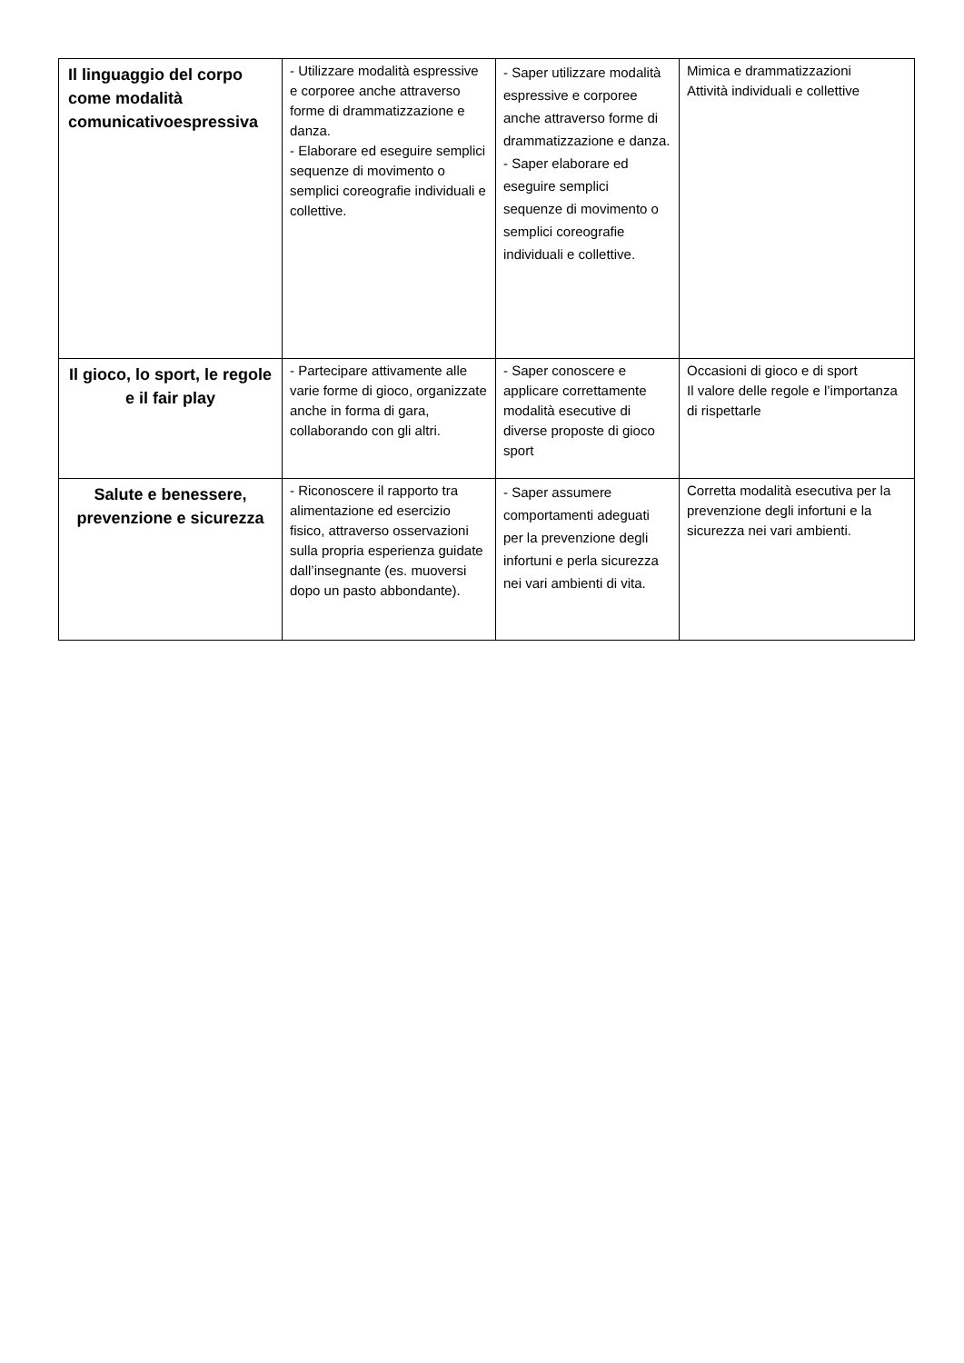| Il linguaggio del corpo come modalità comunicativoespressiva | - Utilizzare modalità espressive e corporee anche attraverso forme di drammatizzazione e danza. - Elaborare ed eseguire semplici sequenze di movimento o semplici coreografie individuali e collettive. | - Saper utilizzare modalità espressive e corporee anche attraverso forme di drammatizzazione e danza. - Saper elaborare ed eseguire semplici sequenze di movimento o semplici coreografie individuali e collettive. | Mimica e drammatizzazioni Attività individuali e collettive |
| Il gioco, lo sport, le regole e il fair play | - Partecipare attivamente alle varie forme di gioco, organizzate anche in forma di gara, collaborando con gli altri. | - Saper conoscere e applicare correttamente modalità esecutive di diverse proposte di gioco sport | Occasioni di gioco e di sport Il valore delle regole e l’importanza di rispettarle |
| Salute e benessere, prevenzione e sicurezza | - Riconoscere il rapporto tra alimentazione ed esercizio fisico, attraverso osservazioni sulla propria esperienza guidate dall’insegnante (es. muoversi dopo un pasto abbondante). | - Saper assumere comportamenti adeguati per la prevenzione degli infortuni e perla sicurezza nei vari ambienti di vita. | Corretta modalità esecutiva per la prevenzione degli infortuni e la sicurezza nei vari ambienti. |